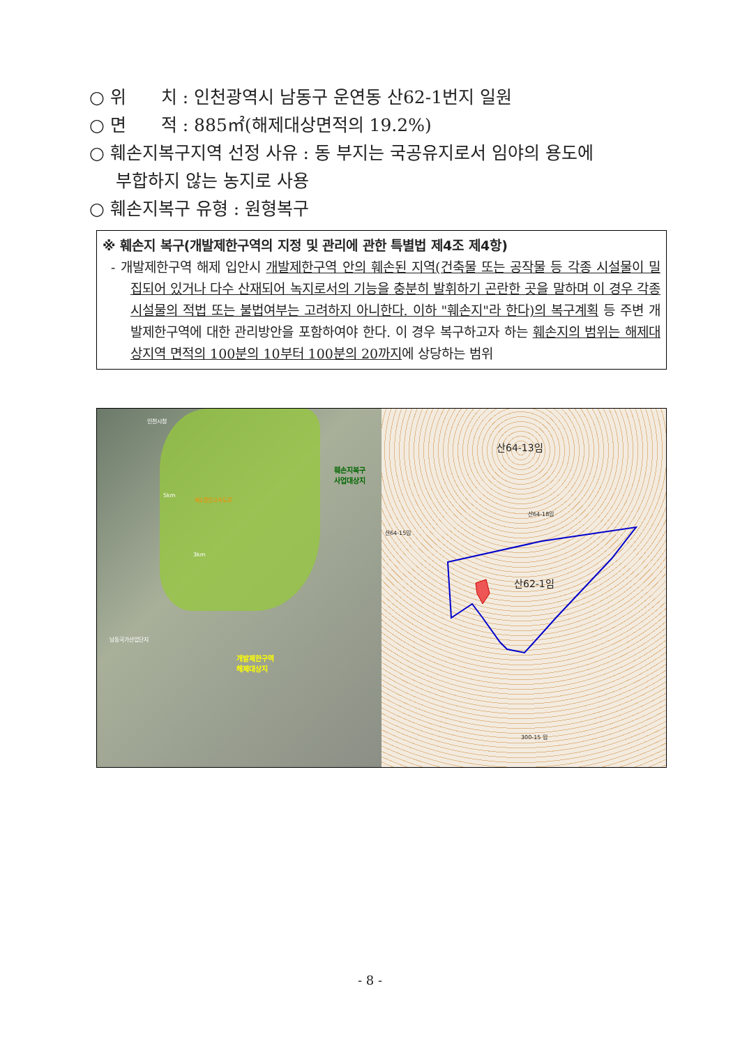○ 위　　치 : 인천광역시 남동구 운연동 산62-1번지 일원
○ 면　　적 : 885㎡(해제대상면적의 19.2%)
○ 훼손지복구지역 선정 사유 : 동 부지는 국공유지로서 임야의 용도에
부합하지 않는 농지로 사용
○ 훼손지복구 유형 : 원형복구
※ 훼손지 복구(개발제한구역의 지정 및 관리에 관한 특별법 제4조 제4항)
- 개발제한구역 해제 입안시 개발제한구역 안의 훼손된 지역(건축물 또는 공작물 등 각종 시설물이 밀집되어 있거나 다수 산재되어 녹지로서의 기능을 충분히 발휘하기 곤란한 곳을 말하며 이 경우 각종 시설물의 적법 또는 불법여부는 고려하지 아니한다. 이하 "훼손지"라 한다)의 복구계획 등 주변 개발제한구역에 대한 관리방안을 포함하여야 한다. 이 경우 복구하고자 하는 훼손지의 범위는 해제대상지역 면적의 100분의 10부터 100분의 20까지에 상당하는 범위
인천시청
훼손지복구
사업대상지
5km
제2경인고속도로
3km
개발제한구역
해제대상지
남동국가산업단지
산64-13임
산62-1임
산64-18임
산64-15임
300-15 임
- 8 -